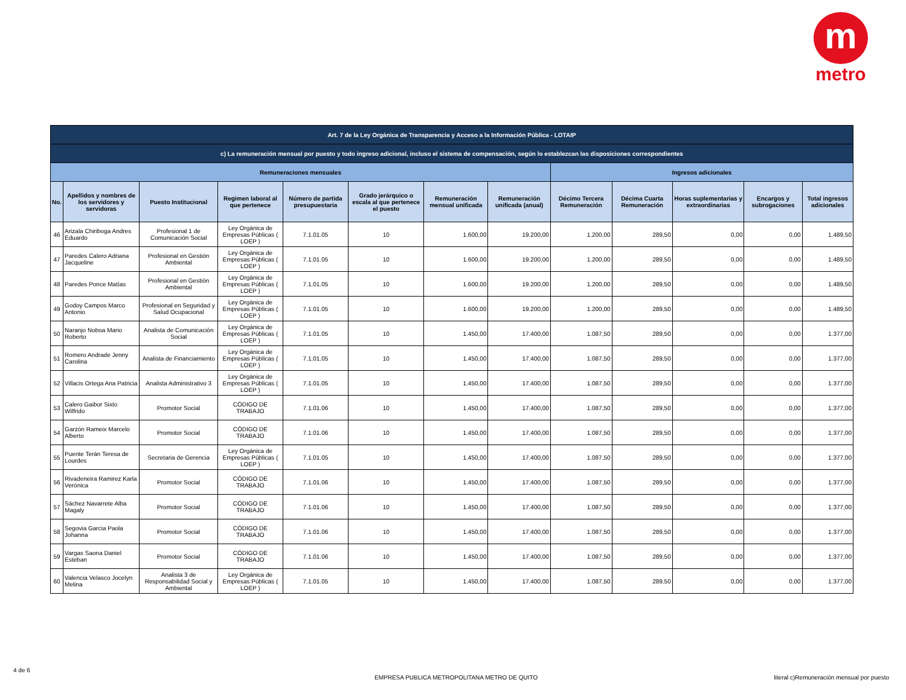m
metro
| Art. 7 de la Ley Orgánica de Transparencia y Acceso a la Información Pública - LOTAIP | | | | | | | | | | | | |
| --- | --- | --- | --- | --- | --- | --- | --- | --- | --- | --- | --- | --- |
| c) La remuneración mensual por puesto y todo ingreso adicional, incluso el sistema de compensación, según lo establezcan las disposiciones correspondientes | | | | | | | | | | | | |
| Remuneraciones mensuales | | | | | | | | Ingresos adicionales | | | | |
| No. | Apellidos y nombres de los servidores y servidoras | Puesto Institucional | Regimen laboral al que pertenece | Número de partida presupuestaria | Grado jerárquico o escala al que pertenece el puesto | Remuneración mensual unificada | Remuneración unificada (anual) | Décimo Tercera Remuneración | Décima Cuarta Remuneración | Horas suplementarias y extraordinarias | Encargos y subrogaciones | Total ingresos adicionales |
| 46 | Arizala Chiriboga Andres Eduardo | Profesional 1 de Comunicación Social | Ley Orgánica de Empresas Públicas ( LOEP ) | 7.1.01.05 | 10 | 1.600,00 | 19.200,00 | 1.200,00 | 289,50 | 0,00 | 0,00 | 1.489,50 |
| 47 | Paredes Calero Adriana Jacqueline | Profesional en Gestión Ambiental | Ley Orgánica de Empresas Públicas ( LOEP ) | 7.1.01.05 | 10 | 1.600,00 | 19.200,00 | 1.200,00 | 289,50 | 0,00 | 0,00 | 1.489,50 |
| 48 | Paredes Ponce Matías | Profesional en Gestión Ambiental | Ley Orgánica de Empresas Públicas ( LOEP ) | 7.1.01.05 | 10 | 1.600,00 | 19.200,00 | 1.200,00 | 289,50 | 0,00 | 0,00 | 1.489,50 |
| 49 | Godoy Campos Marco Antonio | Profesional en Seguridad y Salud Ocupacional | Ley Orgánica de Empresas Públicas ( LOEP ) | 7.1.01.05 | 10 | 1.600,00 | 19.200,00 | 1.200,00 | 289,50 | 0,00 | 0,00 | 1.489,50 |
| 50 | Naranjo Noboa Mario Roberto | Analista de Comunicación Social | Ley Orgánica de Empresas Públicas ( LOEP ) | 7.1.01.05 | 10 | 1.450,00 | 17.400,00 | 1.087,50 | 289,50 | 0,00 | 0,00 | 1.377,00 |
| 51 | Romero Andrade Jenny Carolina | Analista de Financiamiento | Ley Orgánica de Empresas Públicas ( LOEP ) | 7.1.01.05 | 10 | 1.450,00 | 17.400,00 | 1.087,50 | 289,50 | 0,00 | 0,00 | 1.377,00 |
| 52 | Villacis Ortega Ana Patricia | Analista Administrativo 3 | Ley Orgánica de Empresas Públicas ( LOEP ) | 7.1.01.05 | 10 | 1.450,00 | 17.400,00 | 1.087,50 | 289,50 | 0,00 | 0,00 | 1.377,00 |
| 53 | Calero Gaibor Sixto Wilfrido | Promotor Social | CÓDIGO DE TRABAJO | 7.1.01.06 | 10 | 1.450,00 | 17.400,00 | 1.087,50 | 289,50 | 0,00 | 0,00 | 1.377,00 |
| 54 | Garzón Rameix Marcelo Alberto | Promotor Social | CÓDIGO DE TRABAJO | 7.1.01.06 | 10 | 1.450,00 | 17.400,00 | 1.087,50 | 289,50 | 0,00 | 0,00 | 1.377,00 |
| 55 | Puente Terán Teresa de Lourdes | Secretaria de Gerencia | Ley Orgánica de Empresas Públicas ( LOEP ) | 7.1.01.05 | 10 | 1.450,00 | 17.400,00 | 1.087,50 | 289,50 | 0,00 | 0,00 | 1.377,00 |
| 56 | Rivadeneira Ramirez Karla Verónica | Promotor Social | CÓDIGO DE TRABAJO | 7.1.01.06 | 10 | 1.450,00 | 17.400,00 | 1.087,50 | 289,50 | 0,00 | 0,00 | 1.377,00 |
| 57 | Sáchez Navarrete Alba Magaly | Promotor Social | CÓDIGO DE TRABAJO | 7.1.01.06 | 10 | 1.450,00 | 17.400,00 | 1.087,50 | 289,50 | 0,00 | 0,00 | 1.377,00 |
| 58 | Segovia Garcia Paola Johanna | Promotor Social | CÓDIGO DE TRABAJO | 7.1.01.06 | 10 | 1.450,00 | 17.400,00 | 1.087,50 | 289,50 | 0,00 | 0,00 | 1.377,00 |
| 59 | Vargas Saona Daniel Esteban | Promotor Social | CÓDIGO DE TRABAJO | 7.1.01.06 | 10 | 1.450,00 | 17.400,00 | 1.087,50 | 289,50 | 0,00 | 0,00 | 1.377,00 |
| 60 | Valencia Velasco Jocelyn Melina | Analista 3 de Responsabilidad Social y Ambiental | Ley Orgánica de Empresas Públicas ( LOEP ) | 7.1.01.05 | 10 | 1.450,00 | 17.400,00 | 1.087,50 | 289,50 | 0,00 | 0,00 | 1.377,00 |
4 de 6
EMPRESA PUBLICA METROPOLITANA METRO DE QUITO
literal c)Remuneración mensual por puesto